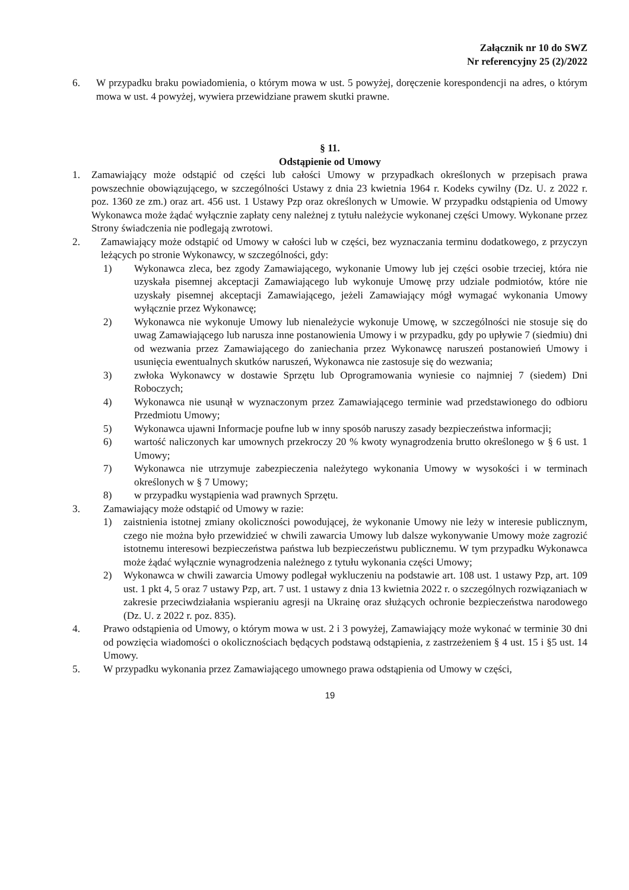Załącznik nr 10 do SWZ
Nr referencyjny 25 (2)/2022
6. W przypadku braku powiadomienia, o którym mowa w ust. 5 powyżej, doręczenie korespondencji na adres, o którym mowa w ust. 4 powyżej, wywiera przewidziane prawem skutki prawne.
§ 11.
Odstąpienie od Umowy
1. Zamawiający może odstąpić od części lub całości Umowy w przypadkach określonych w przepisach prawa powszechnie obowiązującego, w szczególności Ustawy z dnia 23 kwietnia 1964 r. Kodeks cywilny (Dz. U. z 2022 r. poz. 1360 ze zm.) oraz art. 456 ust. 1 Ustawy Pzp oraz określonych w Umowie. W przypadku odstąpienia od Umowy Wykonawca może żądać wyłącznie zapłaty ceny należnej z tytułu należycie wykonanej części Umowy. Wykonane przez Strony świadczenia nie podlegają zwrotowi.
2. Zamawiający może odstąpić od Umowy w całości lub w części, bez wyznaczania terminu dodatkowego, z przyczyn leżących po stronie Wykonawcy, w szczególności, gdy:
1) Wykonawca zleca, bez zgody Zamawiającego, wykonanie Umowy lub jej części osobie trzeciej, która nie uzyskała pisemnej akceptacji Zamawiającego lub wykonuje Umowę przy udziale podmiotów, które nie uzyskały pisemnej akceptacji Zamawiającego, jeżeli Zamawiający mógł wymagać wykonania Umowy wyłącznie przez Wykonawcę;
2) Wykonawca nie wykonuje Umowy lub nienależycie wykonuje Umowę, w szczególności nie stosuje się do uwag Zamawiającego lub narusza inne postanowienia Umowy i w przypadku, gdy po upływie 7 (siedmiu) dni od wezwania przez Zamawiającego do zaniechania przez Wykonawcę naruszeń postanowień Umowy i usunięcia ewentualnych skutków naruszeń, Wykonawca nie zastosuje się do wezwania;
3) zwłoka Wykonawcy w dostawie Sprzętu lub Oprogramowania wyniesie co najmniej 7 (siedem) Dni Roboczych;
4) Wykonawca nie usunął w wyznaczonym przez Zamawiającego terminie wad przedstawionego do odbioru Przedmiotu Umowy;
5) Wykonawca ujawni Informacje poufne lub w inny sposób naruszy zasady bezpieczeństwa informacji;
6) wartość naliczonych kar umownych przekroczy 20 % kwoty wynagrodzenia brutto określonego w § 6 ust. 1 Umowy;
7) Wykonawca nie utrzymuje zabezpieczenia należytego wykonania Umowy w wysokości i w terminach określonych w § 7 Umowy;
8) w przypadku wystąpienia wad prawnych Sprzętu.
3. Zamawiający może odstąpić od Umowy w razie:
1) zaistnienia istotnej zmiany okoliczności powodującej, że wykonanie Umowy nie leży w interesie publicznym, czego nie można było przewidzieć w chwili zawarcia Umowy lub dalsze wykonywanie Umowy może zagrozić istotnemu interesowi bezpieczeństwa państwa lub bezpieczeństwu publicznemu. W tym przypadku Wykonawca może żądać wyłącznie wynagrodzenia należnego z tytułu wykonania części Umowy;
2) Wykonawca w chwili zawarcia Umowy podlegał wykluczeniu na podstawie art. 108 ust. 1 ustawy Pzp, art. 109 ust. 1 pkt 4, 5 oraz 7 ustawy Pzp, art. 7 ust. 1 ustawy z dnia 13 kwietnia 2022 r. o szczególnych rozwiązaniach w zakresie przeciwdziałania wspieraniu agresji na Ukrainę oraz służących ochronie bezpieczeństwa narodowego (Dz. U. z 2022 r. poz. 835).
4. Prawo odstąpienia od Umowy, o którym mowa w ust. 2 i 3 powyżej, Zamawiający może wykonać w terminie 30 dni od powzięcia wiadomości o okolicznościach będących podstawą odstąpienia, z zastrzeżeniem § 4 ust. 15 i §5 ust. 14 Umowy.
5. W przypadku wykonania przez Zamawiającego umownego prawa odstąpienia od Umowy w części,
19